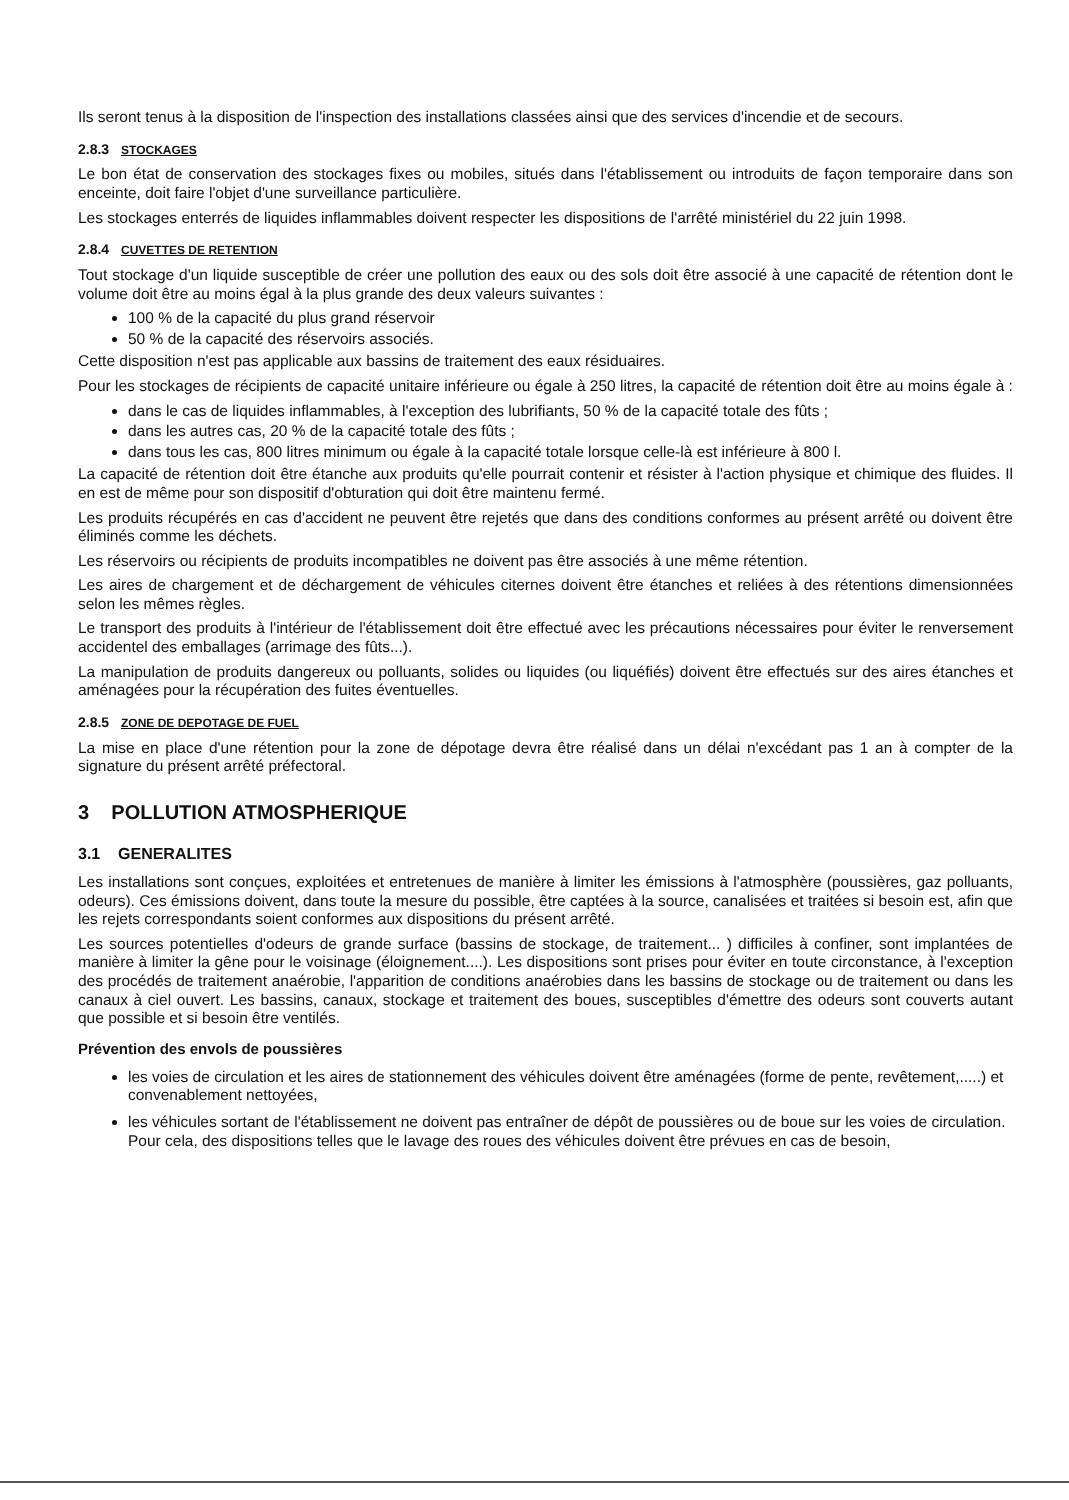Ils seront tenus à la disposition de l'inspection des installations classées ainsi que des services d'incendie et de secours.
2.8.3 STOCKAGES
Le bon état de conservation des stockages fixes ou mobiles, situés dans l'établissement ou introduits de façon temporaire dans son enceinte, doit faire l'objet d'une surveillance particulière.
Les stockages enterrés de liquides inflammables doivent respecter les dispositions de l'arrêté ministériel du 22 juin 1998.
2.8.4 CUVETTES DE RETENTION
Tout stockage d'un liquide susceptible de créer une pollution des eaux ou des sols doit être associé à une capacité de rétention dont le volume doit être au moins égal à la plus grande des deux valeurs suivantes :
100 % de la capacité du plus grand réservoir
50 % de la capacité des réservoirs associés.
Cette disposition n'est pas applicable aux bassins de traitement des eaux résiduaires.
Pour les stockages de récipients de capacité unitaire inférieure ou égale à 250 litres, la capacité de rétention doit être au moins égale à :
dans le cas de liquides inflammables, à l'exception des lubrifiants, 50 % de la capacité totale des fûts ;
dans les autres cas, 20 % de la capacité totale des fûts ;
dans tous les cas, 800 litres minimum ou égale à la capacité totale lorsque celle-là est inférieure à 800 l.
La capacité de rétention doit être étanche aux produits qu'elle pourrait contenir et résister à l'action physique et chimique des fluides. Il en est de même pour son dispositif d'obturation qui doit être maintenu fermé.
Les produits récupérés en cas d'accident ne peuvent être rejetés que dans des conditions conformes au présent arrêté ou doivent être éliminés comme les déchets.
Les réservoirs ou récipients de produits incompatibles ne doivent pas être associés à une même rétention.
Les aires de chargement et de déchargement de véhicules citernes doivent être étanches et reliées à des rétentions dimensionnées selon les mêmes règles.
Le transport des produits à l'intérieur de l'établissement doit être effectué avec les précautions nécessaires pour éviter le renversement accidentel des emballages (arrimage des fûts...).
La manipulation de produits dangereux ou polluants, solides ou liquides (ou liquéfiés) doivent être effectués sur des aires étanches et aménagées pour la récupération des fuites éventuelles.
2.8.5 ZONE DE DEPOTAGE DE FUEL
La mise en place d'une rétention pour la zone de dépotage devra être réalisé dans un délai n'excédant pas 1 an à compter de la signature du présent arrêté préfectoral.
3 POLLUTION ATMOSPHERIQUE
3.1 GENERALITES
Les installations sont conçues, exploitées et entretenues de manière à limiter les émissions à l'atmosphère (poussières, gaz polluants, odeurs). Ces émissions doivent, dans toute la mesure du possible, être captées à la source, canalisées et traitées si besoin est, afin que les rejets correspondants soient conformes aux dispositions du présent arrêté.
Les sources potentielles d'odeurs de grande surface (bassins de stockage, de traitement... ) difficiles à confiner, sont implantées de manière à limiter la gêne pour le voisinage (éloignement....). Les dispositions sont prises pour éviter en toute circonstance, à l'exception des procédés de traitement anaérobie, l'apparition de conditions anaérobies dans les bassins de stockage ou de traitement ou dans les canaux à ciel ouvert. Les bassins, canaux, stockage et traitement des boues, susceptibles d'émettre des odeurs sont couverts autant que possible et si besoin être ventilés.
Prévention des envols de poussières
les voies de circulation et les aires de stationnement des véhicules doivent être aménagées (forme de pente, revêtement,.....) et convenablement nettoyées,
les véhicules sortant de l'établissement ne doivent pas entraîner de dépôt de poussières ou de boue sur les voies de circulation. Pour cela, des dispositions telles que le lavage des roues des véhicules doivent être prévues en cas de besoin,